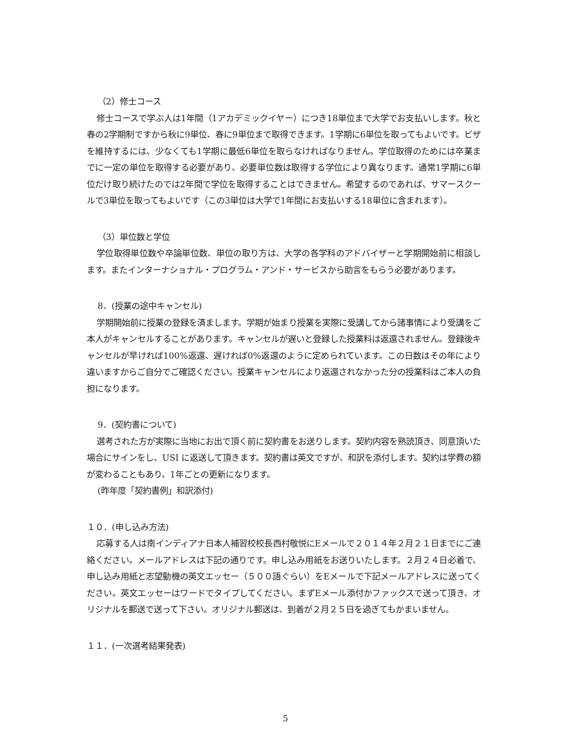（2）修士コース
修士コースで学ぶ人は1年間（1アカデミックイヤー）につき18単位まで大学でお支払いします。秋と春の2学期制ですから秋に9単位、春に9単位まで取得できます。1学期に6単位を取ってもよいです。ビザを維持するには、少なくても1学期に最低6単位を取らなければなりません。学位取得のためには卒業までに一定の単位を取得する必要があり、必要単位数は取得する学位により異なります。通常1学期に6単位だけ取り続けたのでは2年間で学位を取得することはできません。希望するのであれば、サマースクールで3単位を取ってもよいです（この3単位は大学で1年間にお支払いする18単位に含まれます）。
（3）単位数と学位
学位取得単位数や卒論単位数、単位の取り方は、大学の各学科のアドバイザーと学期開始前に相談します。またインターナショナル・プログラム・アンド・サービスから助言をもらう必要があります。
8．(授業の途中キャンセル)
学期開始前に授業の登録を済まします。学期が始まり授業を実際に受講してから諸事情により受講をご本人がキャンセルすることがあります。キャンセルが遅いと登録した授業料は返還されません。登録後キャンセルが早ければ100%返還、遅ければ0%返還のように定められています。この日数はその年により違いますからご自分でご確認ください。授業キャンセルにより返還されなかった分の授業料はご本人の負担になります。
9．(契約書について)
選考された方が実際に当地にお出で頂く前に契約書をお送りします。契約内容を熟読頂き、同意頂いた場合にサインをし、USI に返送して頂きます。契約書は英文ですが、和訳を添付します。契約は学費の額が変わることもあり、1年ごとの更新になります。
(昨年度「契約書例」和訳添付)
１０．(申し込み方法)
応募する人は南インディアナ日本人補習校校長西村敬悦にEメールで２０１４年２月２１日までにご連絡ください。メールアドレスは下記の通りです。申し込み用紙をお送りいたします。２月２４日必着で、申し込み用紙と志望動機の英文エッセー（５００語ぐらい）をEメールで下記メールアドレスに送ってください。英文エッセーはワードでタイプしてください。まずEメール添付かファックスで送って頂き、オリジナルを郵送で送って下さい。オリジナル郵送は、到着が２月２５日を過ぎてもかまいません。
１１．(一次選考結果発表)
5